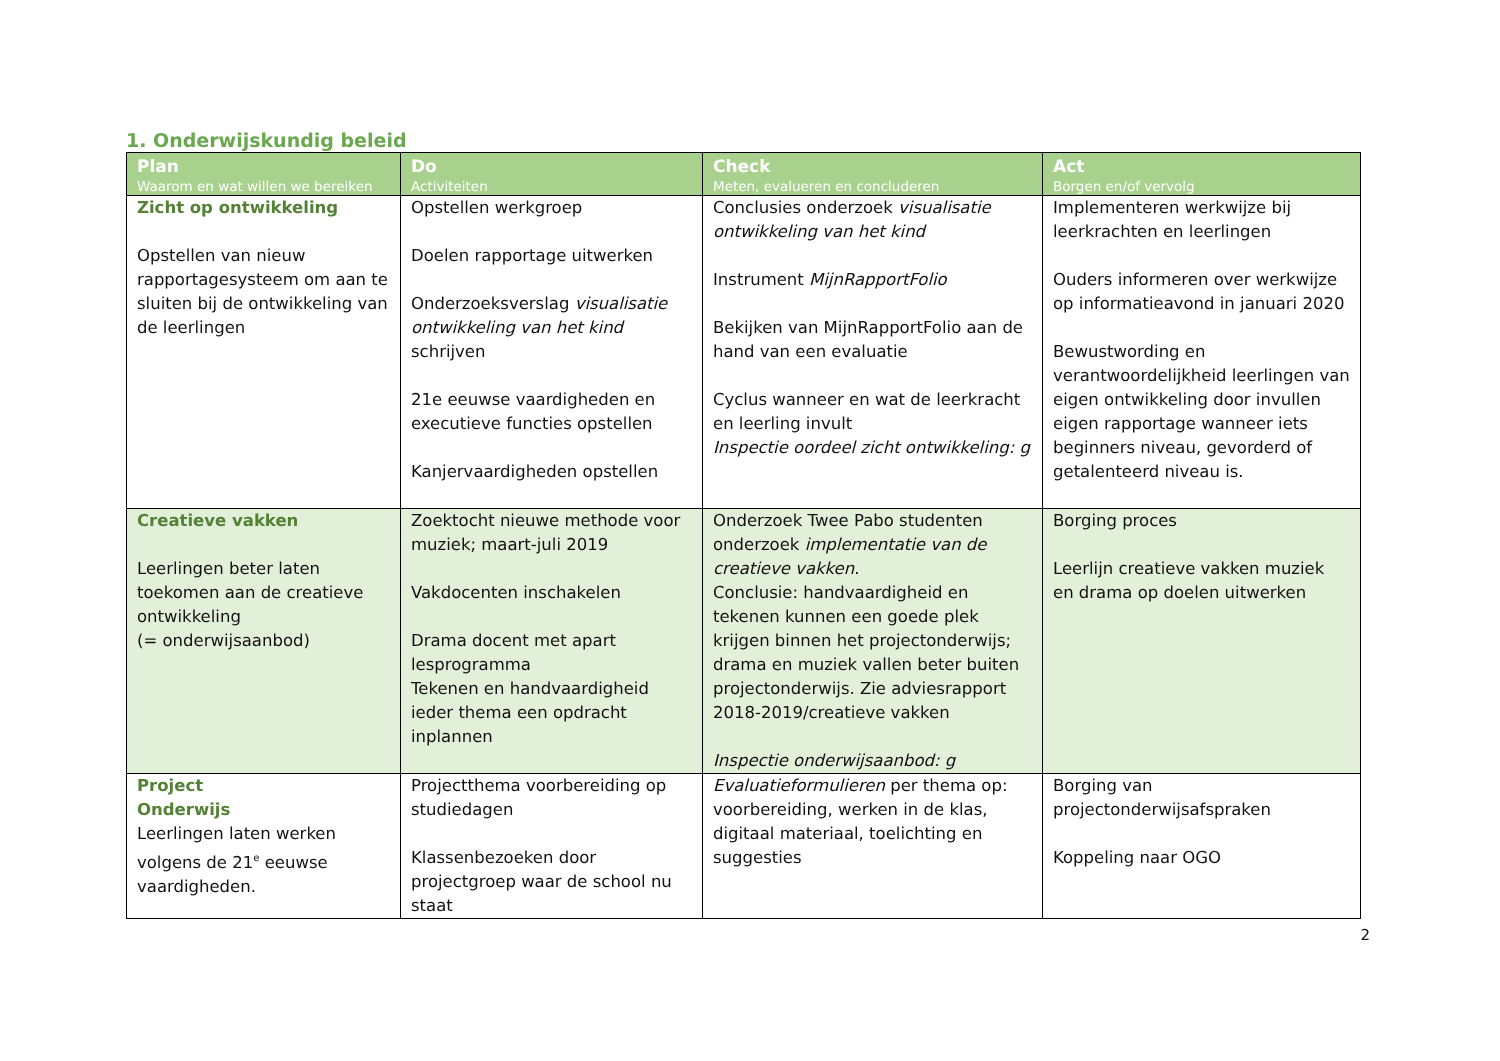1. Onderwijskundig beleid
| Plan Waarom en wat willen we bereiken | Do Activiteiten | Check Meten, evalueren en concluderen | Act Borgen en/of vervolg |
| --- | --- | --- | --- |
| Zicht op ontwikkeling Opstellen van nieuw rapportagesysteem om aan te sluiten bij de ontwikkeling van de leerlingen | Opstellen werkgroep Doelen rapportage uitwerken Onderzoeksverslag visualisatie ontwikkeling van het kind schrijven 21e eeuwse vaardigheden en executieve functies opstellen Kanjervaardigheden opstellen | Conclusies onderzoek visualisatie ontwikkeling van het kind Instrument MijnRapportFolio Bekijken van MijnRapportFolio aan de hand van een evaluatie Cyclus wanneer en wat de leerkracht en leerling invult Inspectie oordeel zicht ontwikkeling: g | Implementeren werkwijze bij leerkrachten en leerlingen Ouders informeren over werkwijze op informatieavond in januari 2020 Bewustwording en verantwoordelijkheid leerlingen van eigen ontwikkeling door invullen eigen rapportage wanneer iets beginners niveau, gevorderd of getalenteerd niveau is. |
| Creatieve vakken Leerlingen beter laten toekomen aan de creatieve ontwikkeling (= onderwijsaanbod) | Zoektocht nieuwe methode voor muziek; maart-juli 2019 Vakdocenten inschakelen Drama docent met apart lesprogramma Tekenen en handvaardigheid ieder thema een opdracht inplannen | Onderzoek Twee Pabo studenten onderzoek implementatie van de creatieve vakken . Conclusie: handvaardigheid en tekenen kunnen een goede plek krijgen binnen het projectonderwijs; drama en muziek vallen beter buiten projectonderwijs. Zie adviesrapport 2018-2019/creatieve vakken Inspectie onderwijsaanbod: g | Borging proces Leerlijn creatieve vakken muziek en drama op doelen uitwerken |
| Project Onderwijs Leerlingen laten werken volgens de 21<sup>e</sup> eeuwse vaardigheden. | Projectthema voorbereiding op studiedagen Klassenbezoeken door projectgroep waar de school nu staat | Evaluatieformulieren per thema op: voorbereiding, werken in de klas, digitaal materiaal, toelichting en suggesties | Borging van projectonderwijsafspraken Koppeling naar OGO |
2